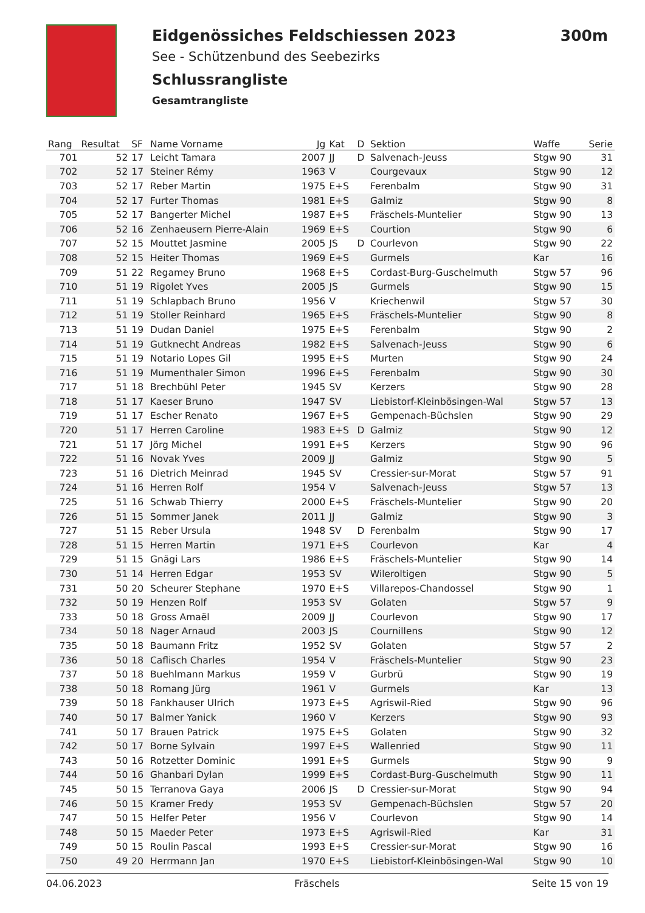Eidgenössiches Feldschiessen 2023
300m
See - Schützenbund des Seebezirks
Schlussrangliste
Gesamtrangliste
| Rang | Resultat | SF | Name Vorname | Jg | Kat | D | Sektion | Waffe | Serie |
| --- | --- | --- | --- | --- | --- | --- | --- | --- | --- |
| 701 | 52 | 17 | Leicht Tamara | 2007 | JJ | D | Salvenach-Jeuss | Stgw 90 | 31 |
| 702 | 52 | 17 | Steiner Rémy | 1963 | V | | Courgevaux | Stgw 90 | 12 |
| 703 | 52 | 17 | Reber Martin | 1975 | E+S | | Ferenbalm | Stgw 90 | 31 |
| 704 | 52 | 17 | Furter Thomas | 1981 | E+S | | Galmiz | Stgw 90 | 8 |
| 705 | 52 | 17 | Bangerter Michel | 1987 | E+S | | Fräschels-Muntelier | Stgw 90 | 13 |
| 706 | 52 | 16 | Zenhaeusern Pierre-Alain | 1969 | E+S | | Courtion | Stgw 90 | 6 |
| 707 | 52 | 15 | Mouttet Jasmine | 2005 | JS | D | Courlevon | Stgw 90 | 22 |
| 708 | 52 | 15 | Heiter Thomas | 1969 | E+S | | Gurmels | Kar | 16 |
| 709 | 51 | 22 | Regamey Bruno | 1968 | E+S | | Cordast-Burg-Guschelmuth | Stgw 57 | 96 |
| 710 | 51 | 19 | Rigolet Yves | 2005 | JS | | Gurmels | Stgw 90 | 15 |
| 711 | 51 | 19 | Schlapbach Bruno | 1956 | V | | Kriechenwil | Stgw 57 | 30 |
| 712 | 51 | 19 | Stoller Reinhard | 1965 | E+S | | Fräschels-Muntelier | Stgw 90 | 8 |
| 713 | 51 | 19 | Dudan Daniel | 1975 | E+S | | Ferenbalm | Stgw 90 | 2 |
| 714 | 51 | 19 | Gutknecht Andreas | 1982 | E+S | | Salvenach-Jeuss | Stgw 90 | 6 |
| 715 | 51 | 19 | Notario Lopes Gil | 1995 | E+S | | Murten | Stgw 90 | 24 |
| 716 | 51 | 19 | Mumenthaler Simon | 1996 | E+S | | Ferenbalm | Stgw 90 | 30 |
| 717 | 51 | 18 | Brechbühl Peter | 1945 | SV | | Kerzers | Stgw 90 | 28 |
| 718 | 51 | 17 | Kaeser Bruno | 1947 | SV | | Liebistorf-Kleinbösingen-Wal | Stgw 57 | 13 |
| 719 | 51 | 17 | Escher Renato | 1967 | E+S | | Gempenach-Büchslen | Stgw 90 | 29 |
| 720 | 51 | 17 | Herren Caroline | 1983 | E+S | D | Galmiz | Stgw 90 | 12 |
| 721 | 51 | 17 | Jörg Michel | 1991 | E+S | | Kerzers | Stgw 90 | 96 |
| 722 | 51 | 16 | Novak Yves | 2009 | JJ | | Galmiz | Stgw 90 | 5 |
| 723 | 51 | 16 | Dietrich Meinrad | 1945 | SV | | Cressier-sur-Morat | Stgw 57 | 91 |
| 724 | 51 | 16 | Herren Rolf | 1954 | V | | Salvenach-Jeuss | Stgw 57 | 13 |
| 725 | 51 | 16 | Schwab Thierry | 2000 | E+S | | Fräschels-Muntelier | Stgw 90 | 20 |
| 726 | 51 | 15 | Sommer Janek | 2011 | JJ | | Galmiz | Stgw 90 | 3 |
| 727 | 51 | 15 | Reber Ursula | 1948 | SV | D | Ferenbalm | Stgw 90 | 17 |
| 728 | 51 | 15 | Herren Martin | 1971 | E+S | | Courlevon | Kar | 4 |
| 729 | 51 | 15 | Gnägi Lars | 1986 | E+S | | Fräschels-Muntelier | Stgw 90 | 14 |
| 730 | 51 | 14 | Herren Edgar | 1953 | SV | | Wileroltigen | Stgw 90 | 5 |
| 731 | 50 | 20 | Scheurer Stephane | 1970 | E+S | | Villarepos-Chandossel | Stgw 90 | 1 |
| 732 | 50 | 19 | Henzen Rolf | 1953 | SV | | Golaten | Stgw 57 | 9 |
| 733 | 50 | 18 | Gross Amaël | 2009 | JJ | | Courlevon | Stgw 90 | 17 |
| 734 | 50 | 18 | Nager Arnaud | 2003 | JS | | Cournillens | Stgw 90 | 12 |
| 735 | 50 | 18 | Baumann Fritz | 1952 | SV | | Golaten | Stgw 57 | 2 |
| 736 | 50 | 18 | Caflisch Charles | 1954 | V | | Fräschels-Muntelier | Stgw 90 | 23 |
| 737 | 50 | 18 | Buehlmann Markus | 1959 | V | | Gurbrü | Stgw 90 | 19 |
| 738 | 50 | 18 | Romang Jürg | 1961 | V | | Gurmels | Kar | 13 |
| 739 | 50 | 18 | Fankhauser Ulrich | 1973 | E+S | | Agriswil-Ried | Stgw 90 | 96 |
| 740 | 50 | 17 | Balmer Yanick | 1960 | V | | Kerzers | Stgw 90 | 93 |
| 741 | 50 | 17 | Brauen Patrick | 1975 | E+S | | Golaten | Stgw 90 | 32 |
| 742 | 50 | 17 | Borne Sylvain | 1997 | E+S | | Wallenried | Stgw 90 | 11 |
| 743 | 50 | 16 | Rotzetter Dominic | 1991 | E+S | | Gurmels | Stgw 90 | 9 |
| 744 | 50 | 16 | Ghanbari Dylan | 1999 | E+S | | Cordast-Burg-Guschelmuth | Stgw 90 | 11 |
| 745 | 50 | 15 | Terranova Gaya | 2006 | JS | D | Cressier-sur-Morat | Stgw 90 | 94 |
| 746 | 50 | 15 | Kramer Fredy | 1953 | SV | | Gempenach-Büchslen | Stgw 57 | 20 |
| 747 | 50 | 15 | Helfer Peter | 1956 | V | | Courlevon | Stgw 90 | 14 |
| 748 | 50 | 15 | Maeder Peter | 1973 | E+S | | Agriswil-Ried | Kar | 31 |
| 749 | 50 | 15 | Roulin Pascal | 1993 | E+S | | Cressier-sur-Morat | Stgw 90 | 16 |
| 750 | 49 | 20 | Herrmann Jan | 1970 | E+S | | Liebistorf-Kleinbösingen-Wal | Stgw 90 | 10 |
04.06.2023 Fräschels Seite 15 von 19